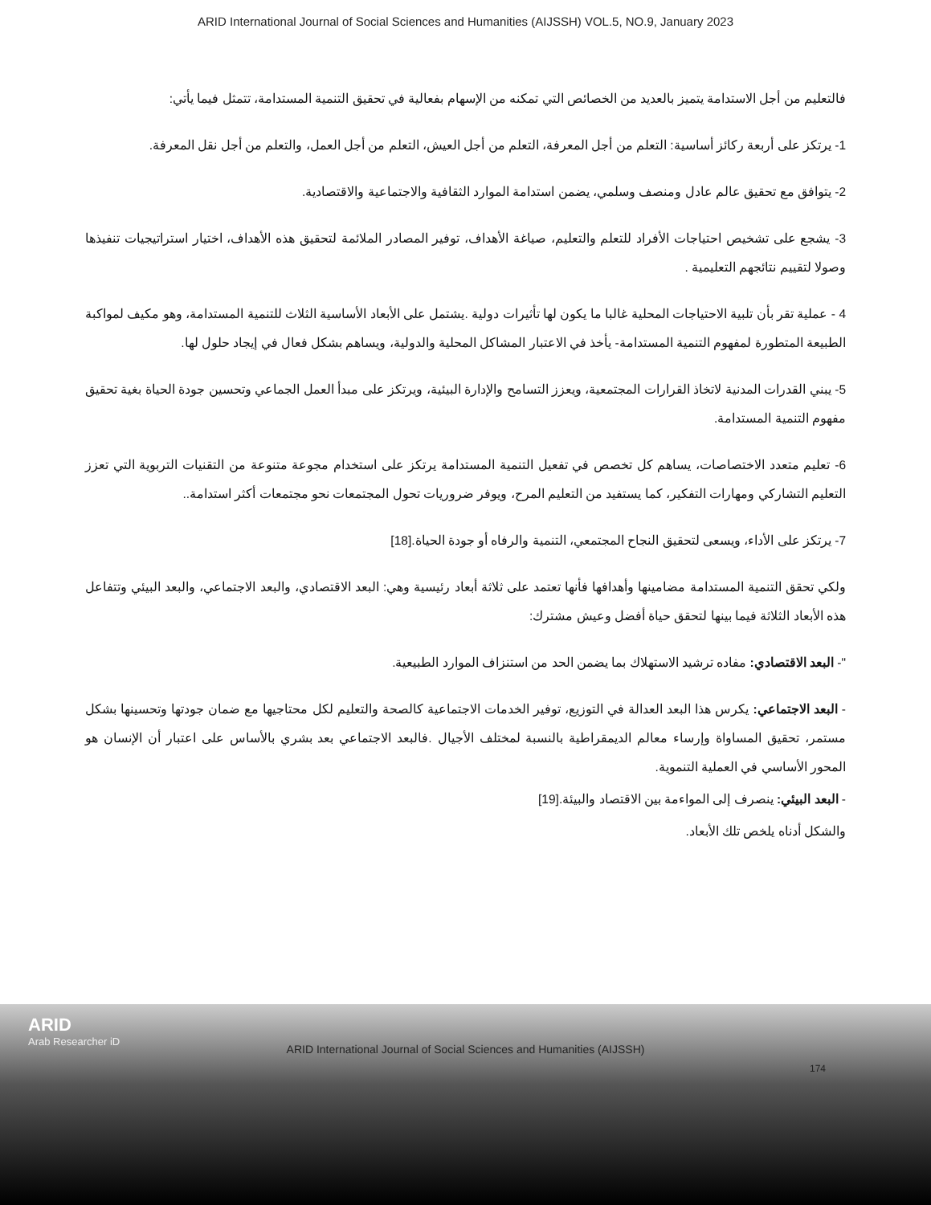ARID International Journal of Social Sciences and Humanities (AIJSSH) VOL.5, NO.9, January 2023
فالتعليم من أجل الاستدامة يتميز بالعديد من الخصائص التي تمكنه من الإسهام بفعالية في تحقيق التنمية المستدامة، تتمثل فيما يأتي:
1- يرتكز على أربعة ركائز أساسية: التعلم من أجل المعرفة، التعلم من أجل العيش، التعلم من أجل العمل، والتعلم من أجل نقل المعرفة.
2- يتوافق مع تحقيق عالم عادل ومنصف وسلمي، يضمن استدامة الموارد الثقافية والاجتماعية والاقتصادية.
3- يشجع على تشخيص احتياجات الأفراد للتعلم والتعليم، صياغة الأهداف، توفير المصادر الملائمة لتحقيق هذه الأهداف، اختيار استراتيجيات تنفيذها وصولا لتقييم نتائجهم التعليمية .
4 - عملية تقر بأن تلبية الاحتياجات المحلية غالبا ما يكون لها تأثيرات دولية .يشتمل على الأبعاد الأساسية الثلاث للتنمية المستدامة، وهو مكيف لمواكبة الطبيعة المتطورة لمفهوم التنمية المستدامة- يأخذ في الاعتبار المشاكل المحلية والدولية، ويساهم بشكل فعال في إيجاد حلول لها.
5- يبني القدرات المدنية لاتخاذ القرارات المجتمعية، ويعزز التسامح والإدارة البيئية، ويرتكز على مبدأ العمل الجماعي وتحسين جودة الحياة بغية تحقيق مفهوم التنمية المستدامة.
6- تعليم متعدد الاختصاصات، يساهم كل تخصص في تفعيل التنمية المستدامة يرتكز على استخدام مجوعة متنوعة من التقنيات التربوية التي تعزز التعليم التشاركي ومهارات التفكير، كما يستفيد من التعليم المرح، ويوفر ضروريات تحول المجتمعات نحو مجتمعات أكثر استدامة..
7- يرتكز على الأداء، ويسعى لتحقيق النجاح المجتمعي، التنمية والرفاه أو جودة الحياة.[18]
ولكي تحقق التنمية المستدامة مضامينها وأهدافها فأنها تعتمد على ثلاثة أبعاد رئيسية وهي: البعد الاقتصادي، والبعد الاجتماعي، والبعد البيئي وتتفاعل هذه الأبعاد الثلاثة فيما بينها لتحقق حياة أفضل وعيش مشترك:
"- البعد الاقتصادي: مفاده ترشيد الاستهلاك بما يضمن الحد من استنزاف الموارد الطبيعية.
- البعد الاجتماعي: يكرس هذا البعد العدالة في التوزيع، توفير الخدمات الاجتماعية كالصحة والتعليم لكل محتاجيها مع ضمان جودتها وتحسينها بشكل مستمر، تحقيق المساواة وإرساء معالم الديمقراطية بالنسبة لمختلف الأجيال .فالبعد الاجتماعي بعد بشري بالأساس على اعتبار أن الإنسان هو المحور الأساسي في العملية التنموية.
- البعد البيئي: ينصرف إلى المواءمة بين الاقتصاد والبيئة.[19]
والشكل أدناه يلخص تلك الأبعاد.
ARID
Arab Researcher iD
ARID International Journal of Social Sciences and Humanities (AIJSSH)
174